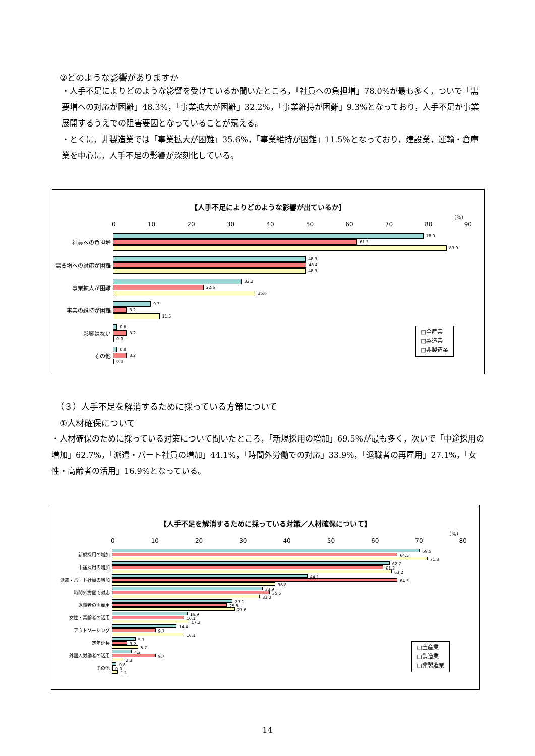②どのような影響がありますか
・人手不足によりどのような影響を受けているか聞いたところ，「社員への負担増」78.0%が最も多く，ついで「需要増への対応が困難」48.3%，「事業拡大が困難」32.2%，「事業維持が困難」9.3%となっており，人手不足が事業展開するうえでの阻害要因となっていることが窺える。
・とくに，非製造業では「事業拡大が困難」35.6%，「事業維持が困難」11.5%となっており，建設業，運輸・倉庫業を中心に，人手不足の影響が深刻化している。
【人手不足によりどのような影響が出ているか】
（%）
0 10 20 30 40 50 60 70 80 90
社員への負担増
78.0
61.3
83.9
需要増への対応が困難
48.3
48.4
48.3
事業拡大が困難
32.2
22.6
35.6
事業の維持が困難
9.3
3.2
11.5
影響はない
0.8
3.2
0.0
その他
0.8
3.2
0.0
□全産業
□製造業
□非製造業
（３）人手不足を解消するために採っている方策について
①人材確保について
・人材確保のために採っている対策について聞いたところ，「新規採用の増加」69.5%が最も多く，次いで「中途採用の増加」62.7%，「派遣・パート社員の増加」44.1%，「時間外労働での対応」33.9%，「退職者の再雇用」27.1%，「女性・高齢者の活用」16.9%となっている。
【人手不足を解消するために採っている対策／人材確保について】
（%）
0 10 20 30 40 50 60 70 80
新規採用の増加
69.5
64.5
71.3
中途採用の増加
62.7
61.3
63.2
派遣・パート社員の増加
44.1
64.5
36.8
時間外労働で対応
33.9
35.5
33.3
退職者の再雇用
27.1
25.8
27.6
女性・高齢者の活用
16.9
16.1
17.2
アウトソーシング
14.4
9.7
16.1
定年延長
5.1
3.2
5.7
外国人労働者の活用
4.2
9.7
2.3
その他
0.8
0.0
1.1
□全産業
□製造業
□非製造業
14